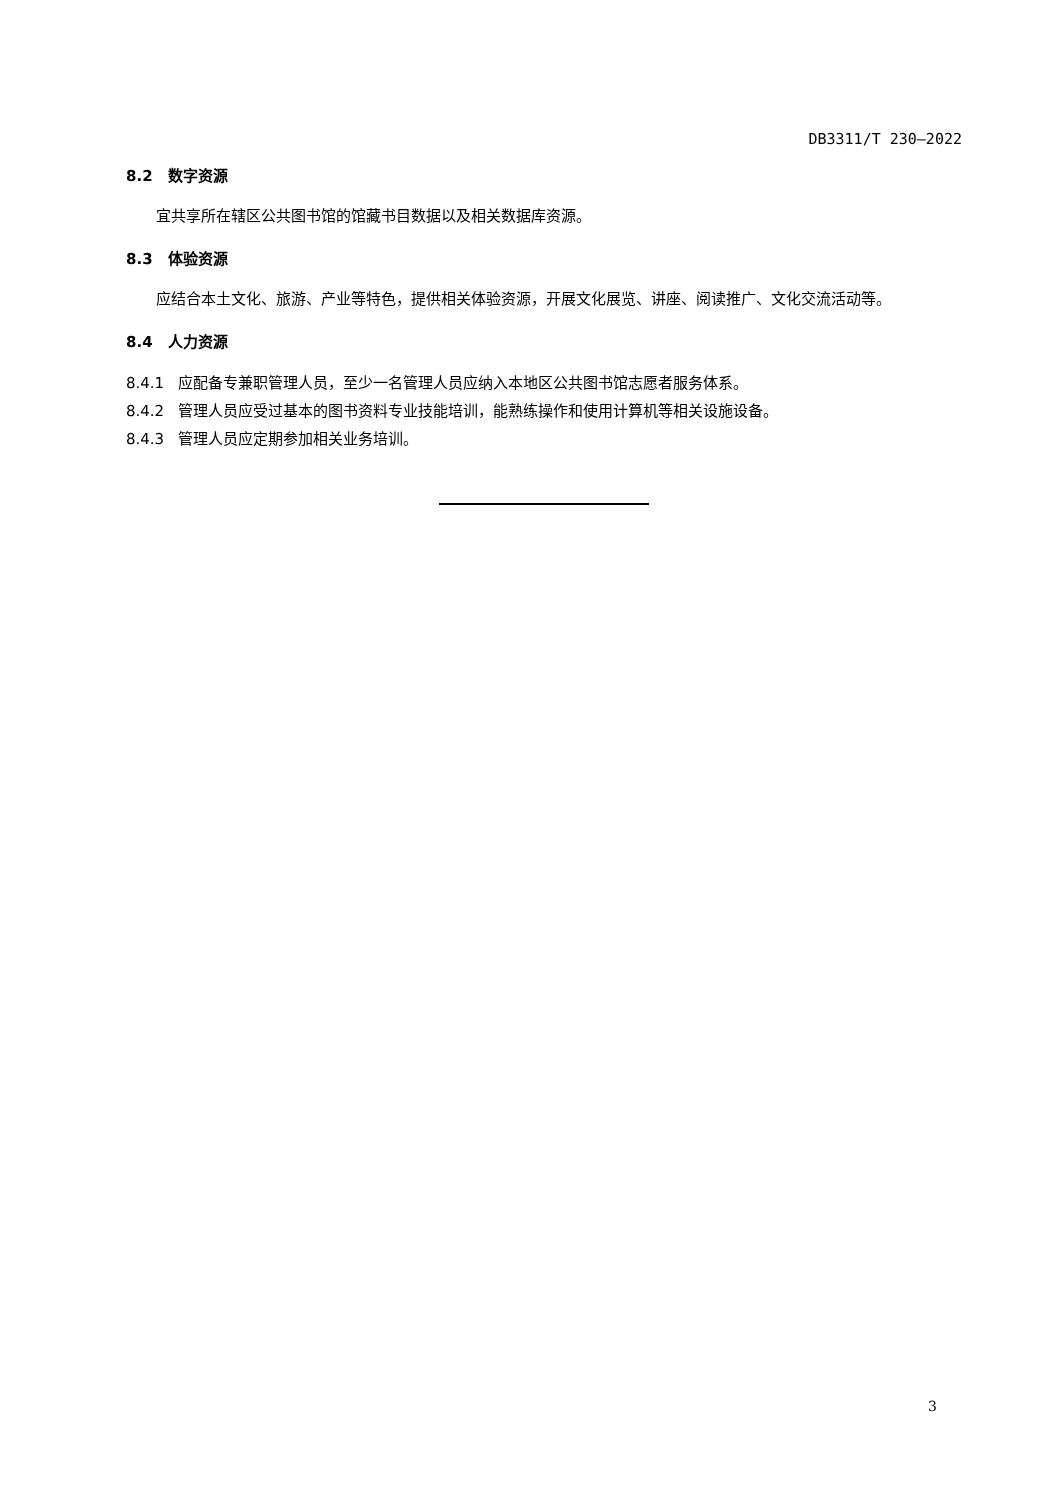DB3311/T 230—2022
8.2 数字资源
宜共享所在辖区公共图书馆的馆藏书目数据以及相关数据库资源。
8.3 体验资源
应结合本土文化、旅游、产业等特色，提供相关体验资源，开展文化展览、讲座、阅读推广、文化交流活动等。
8.4 人力资源
8.4.1 应配备专兼职管理人员，至少一名管理人员应纳入本地区公共图书馆志愿者服务体系。
8.4.2 管理人员应受过基本的图书资料专业技能培训，能熟练操作和使用计算机等相关设施设备。
8.4.3 管理人员应定期参加相关业务培训。
3